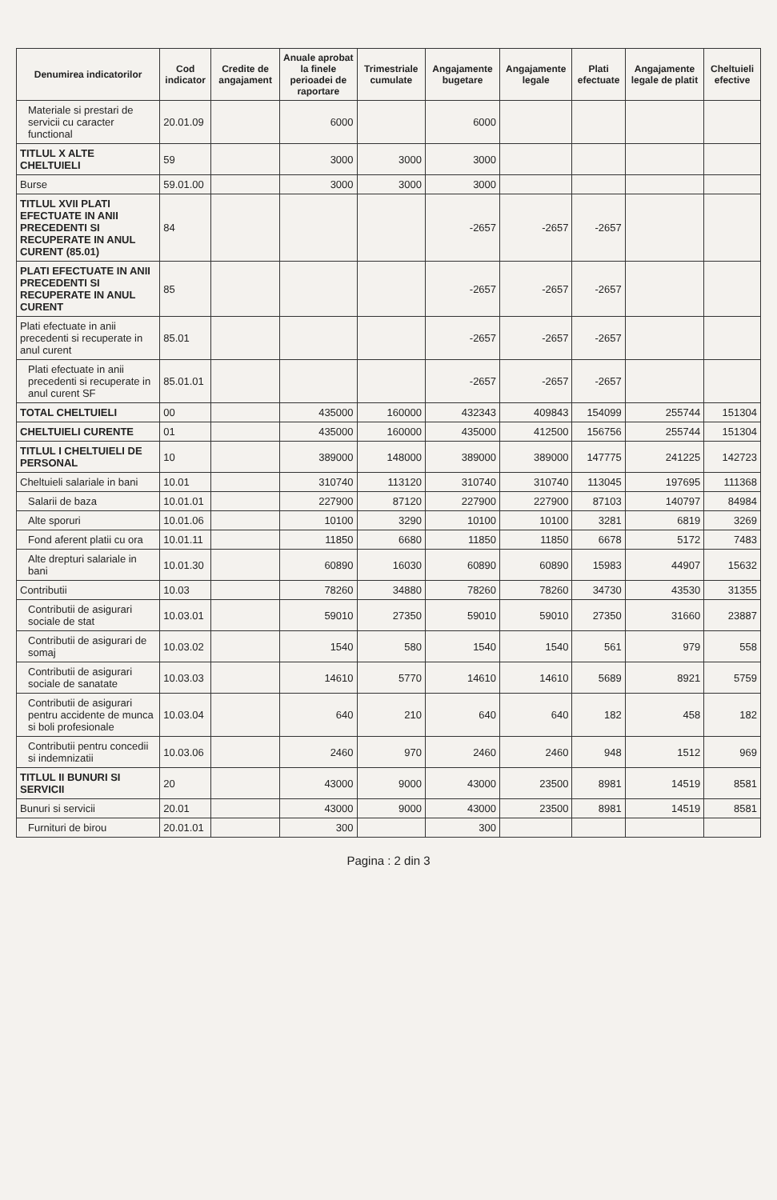| Denumirea indicatorilor | Cod indicator | Credite de angajament | Anuale aprobat la finele perioadei de raportare | Trimestriale cumulate | Angajamente bugetare | Angajamente legale | Plati efectuate | Angajamente legale de platit | Cheltuieli efective |
| --- | --- | --- | --- | --- | --- | --- | --- | --- | --- |
| Materiale si prestari de servicii cu caracter functional | 20.01.09 | | 6000 | | 6000 | | | | |
| TITLUL X ALTE CHELTUIELI | 59 | | 3000 | 3000 | 3000 | | | | |
| Burse | 59.01.00 | | 3000 | 3000 | 3000 | | | | |
| TITLUL XVII PLATI EFECTUATE IN ANII PRECEDENTI SI RECUPERATE IN ANUL CURENT (85.01) | 84 | | | | -2657 | -2657 | -2657 | | |
| PLATI EFECTUATE IN ANII PRECEDENTI SI RECUPERATE IN ANUL CURENT | 85 | | | | -2657 | -2657 | -2657 | | |
| Plati efectuate in anii precedenti si recuperate in anul curent | 85.01 | | | | -2657 | -2657 | -2657 | | |
| Plati efectuate in anii precedenti si recuperate in anul curent SF | 85.01.01 | | | | -2657 | -2657 | -2657 | | |
| TOTAL CHELTUIELI | 00 | | 435000 | 160000 | 432343 | 409843 | 154099 | 255744 | 151304 |
| CHELTUIELI CURENTE | 01 | | 435000 | 160000 | 435000 | 412500 | 156756 | 255744 | 151304 |
| TITLUL I CHELTUIELI DE PERSONAL | 10 | | 389000 | 148000 | 389000 | 389000 | 147775 | 241225 | 142723 |
| Cheltuieli salariale in bani | 10.01 | | 310740 | 113120 | 310740 | 310740 | 113045 | 197695 | 111368 |
| Salarii de baza | 10.01.01 | | 227900 | 87120 | 227900 | 227900 | 87103 | 140797 | 84984 |
| Alte sporuri | 10.01.06 | | 10100 | 3290 | 10100 | 10100 | 3281 | 6819 | 3269 |
| Fond aferent platii cu ora | 10.01.11 | | 11850 | 6680 | 11850 | 11850 | 6678 | 5172 | 7483 |
| Alte drepturi salariale in bani | 10.01.30 | | 60890 | 16030 | 60890 | 60890 | 15983 | 44907 | 15632 |
| Contributii | 10.03 | | 78260 | 34880 | 78260 | 78260 | 34730 | 43530 | 31355 |
| Contributii de asigurari sociale de stat | 10.03.01 | | 59010 | 27350 | 59010 | 59010 | 27350 | 31660 | 23887 |
| Contributii de asigurari de somaj | 10.03.02 | | 1540 | 580 | 1540 | 1540 | 561 | 979 | 558 |
| Contributii de asigurari sociale de sanatate | 10.03.03 | | 14610 | 5770 | 14610 | 14610 | 5689 | 8921 | 5759 |
| Contributii de asigurari pentru accidente de munca si boli profesionale | 10.03.04 | | 640 | 210 | 640 | 640 | 182 | 458 | 182 |
| Contributii pentru concedii si indemnizatii | 10.03.06 | | 2460 | 970 | 2460 | 2460 | 948 | 1512 | 969 |
| TITLUL II BUNURI SI SERVICII | 20 | | 43000 | 9000 | 43000 | 23500 | 8981 | 14519 | 8581 |
| Bunuri si servicii | 20.01 | | 43000 | 9000 | 43000 | 23500 | 8981 | 14519 | 8581 |
| Furnituri de birou | 20.01.01 | | 300 | | 300 | | | | |
Pagina : 2 din 3